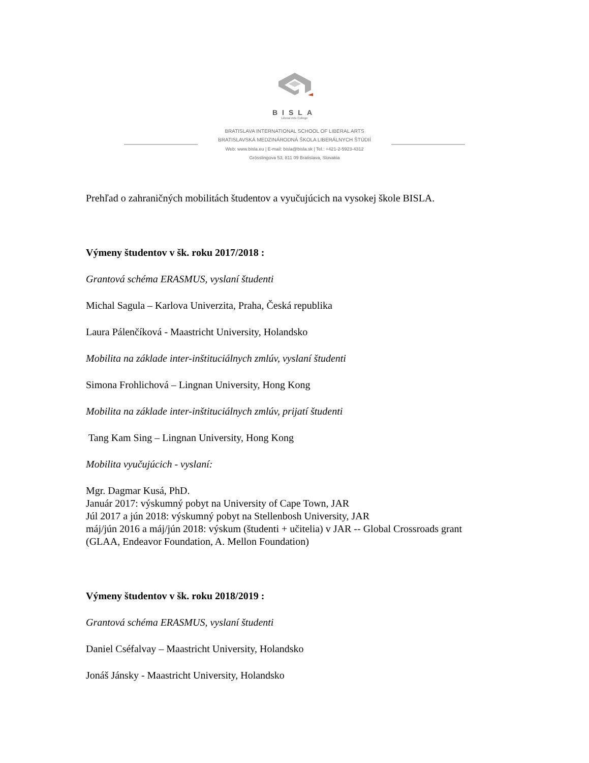BISLA
Liberal Arts College
BRATISLAVA INTERNATIONAL SCHOOL OF LIBERAL ARTS
BRATISLAVSKÁ MEDZINÁRODNÁ ŠKOLA LIBERÁLNYCH ŠTÚDIÍ
Web: www.bisla.eu | E-mail: bisla@bisla.sk | Tel.: +421-2-5923-4312
Grösslingova 53, 811 09 Bratislava, Slovakia
Prehľad o zahraničných mobilitách študentov a vyučujúcich na vysokej škole BISLA.
Výmeny študentov v šk. roku 2017/2018 :
Grantová schéma ERASMUS, vyslaní študenti
Michal Sagula – Karlova Univerzita, Praha, Česká republika
Laura Pálenčíková - Maastricht University, Holandsko
Mobilita na základe inter-inštituciálnych zmlúv, vyslaní študenti
Simona Frohlichová – Lingnan University, Hong Kong
Mobilita na základe inter-inštituciálnych zmlúv, prijatí študenti
Tang Kam Sing – Lingnan University, Hong Kong
Mobilita vyučujúcich - vyslaní:
Mgr. Dagmar Kusá, PhD.
Január 2017: výskumný pobyt na University of Cape Town, JAR
Júl 2017 a jún 2018: výskumný pobyt na Stellenbosh University, JAR
máj/jún 2016 a máj/jún 2018: výskum (študenti + učitelia) v JAR -- Global Crossroads grant (GLAA, Endeavor Foundation, A. Mellon Foundation)
Výmeny študentov v šk. roku 2018/2019 :
Grantová schéma ERASMUS, vyslaní študenti
Daniel Cséfalvay – Maastricht University, Holandsko
Jonáš Jánsky - Maastricht University, Holandsko